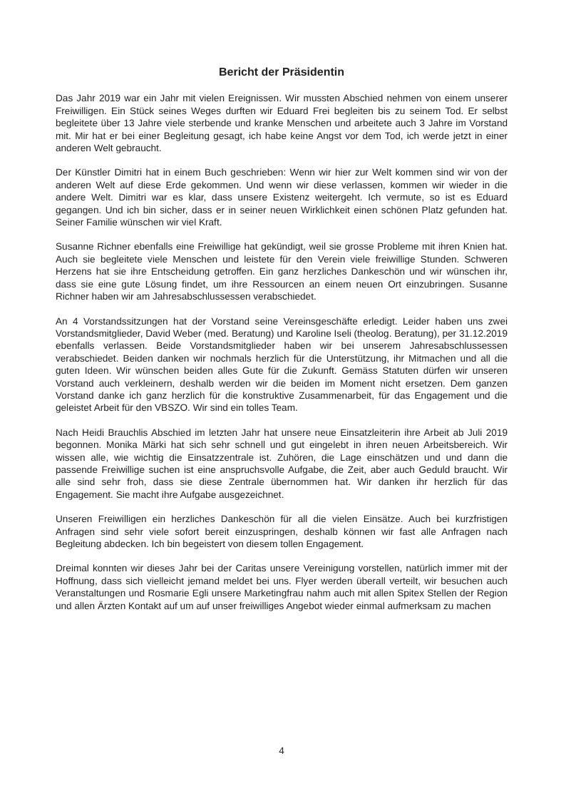Bericht der Präsidentin
Das Jahr 2019 war ein Jahr mit vielen Ereignissen. Wir mussten Abschied nehmen von einem unserer Freiwilligen. Ein Stück seines Weges durften wir Eduard Frei begleiten bis zu seinem Tod. Er selbst begleitete über 13 Jahre viele sterbende und kranke Menschen und arbeitete auch 3 Jahre im Vorstand mit. Mir hat er bei einer Begleitung gesagt, ich habe keine Angst vor dem Tod, ich werde jetzt in einer anderen Welt gebraucht.
Der Künstler Dimitri hat in einem Buch geschrieben: Wenn wir hier zur Welt kommen sind wir von der anderen Welt auf diese Erde gekommen. Und wenn wir diese verlassen, kommen wir wieder in die andere Welt. Dimitri war es klar, dass unsere Existenz weitergeht. Ich vermute, so ist es Eduard gegangen. Und ich bin sicher, dass er in seiner neuen Wirklichkeit einen schönen Platz gefunden hat. Seiner Familie wünschen wir viel Kraft.
Susanne Richner ebenfalls eine Freiwillige hat gekündigt, weil sie grosse Probleme mit ihren Knien hat. Auch sie begleitete viele Menschen und leistete für den Verein viele freiwillige Stunden. Schweren Herzens hat sie ihre Entscheidung getroffen. Ein ganz herzliches Dankeschön und wir wünschen ihr, dass sie eine gute Lösung findet, um ihre Ressourcen an einem neuen Ort einzubringen. Susanne Richner haben wir am Jahresabschlussessen verabschiedet.
An 4 Vorstandssitzungen hat der Vorstand seine Vereinsgeschäfte erledigt. Leider haben uns zwei Vorstandsmitglieder, David Weber (med. Beratung) und Karoline Iseli (theolog. Beratung), per 31.12.2019 ebenfalls verlassen. Beide Vorstandsmitglieder haben wir bei unserem Jahresabschlussessen verabschiedet. Beiden danken wir nochmals herzlich für die Unterstützung, ihr Mitmachen und all die guten Ideen. Wir wünschen beiden alles Gute für die Zukunft. Gemäss Statuten dürfen wir unseren Vorstand auch verkleinern, deshalb werden wir die beiden im Moment nicht ersetzen. Dem ganzen Vorstand danke ich ganz herzlich für die konstruktive Zusammenarbeit, für das Engagement und die geleistet Arbeit für den VBSZO. Wir sind ein tolles Team.
Nach Heidi Brauchlis Abschied im letzten Jahr hat unsere neue Einsatzleiterin ihre Arbeit ab Juli 2019 begonnen. Monika Märki hat sich sehr schnell und gut eingelebt in ihren neuen Arbeitsbereich. Wir wissen alle, wie wichtig die Einsatzzentrale ist. Zuhören, die Lage einschätzen und und dann die passende Freiwillige suchen ist eine anspruchsvolle Aufgabe, die Zeit, aber auch Geduld braucht. Wir alle sind sehr froh, dass sie diese Zentrale übernommen hat. Wir danken ihr herzlich für das Engagement. Sie macht ihre Aufgabe ausgezeichnet.
Unseren Freiwilligen ein herzliches Dankeschön für all die vielen Einsätze. Auch bei kurzfristigen Anfragen sind sehr viele sofort bereit einzuspringen, deshalb können wir fast alle Anfragen nach Begleitung abdecken. Ich bin begeistert von diesem tollen Engagement.
Dreimal konnten wir dieses Jahr bei der Caritas unsere Vereinigung vorstellen, natürlich immer mit der Hoffnung, dass sich vielleicht jemand meldet bei uns. Flyer werden überall verteilt, wir besuchen auch Veranstaltungen und Rosmarie Egli unsere Marketingfrau nahm auch mit allen Spitex Stellen der Region und allen Ärzten Kontakt auf um auf unser freiwilliges Angebot wieder einmal aufmerksam zu machen
4